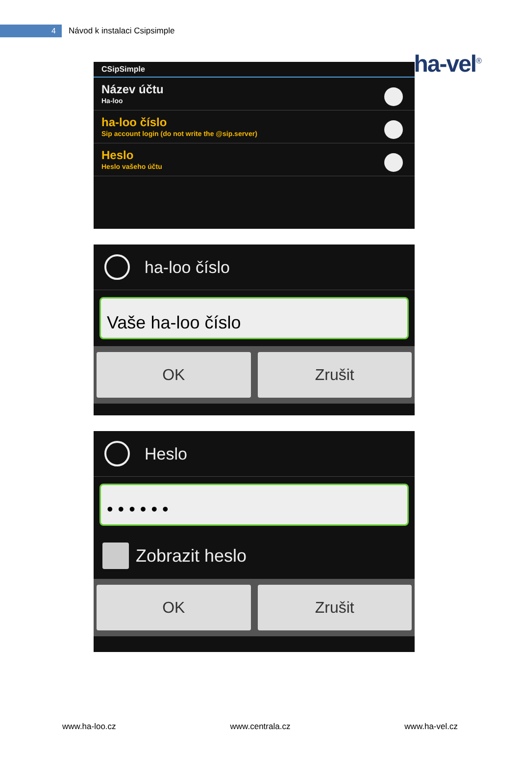4
Návod k instalaci Csipsimple
ha-vel<sup>®</sup>
CSipSimple
Název účtu
Ha-loo
ha-loo číslo
Sip account login (do not write the @sip.server)
Heslo
Heslo vašeho účtu
ha-loo číslo
Vaše ha-loo číslo
OK Zrušit
Heslo
• • • • • •
Zobrazit heslo
OK Zrušit
www.ha-loo.cz www.centrala.cz www.ha-vel.cz